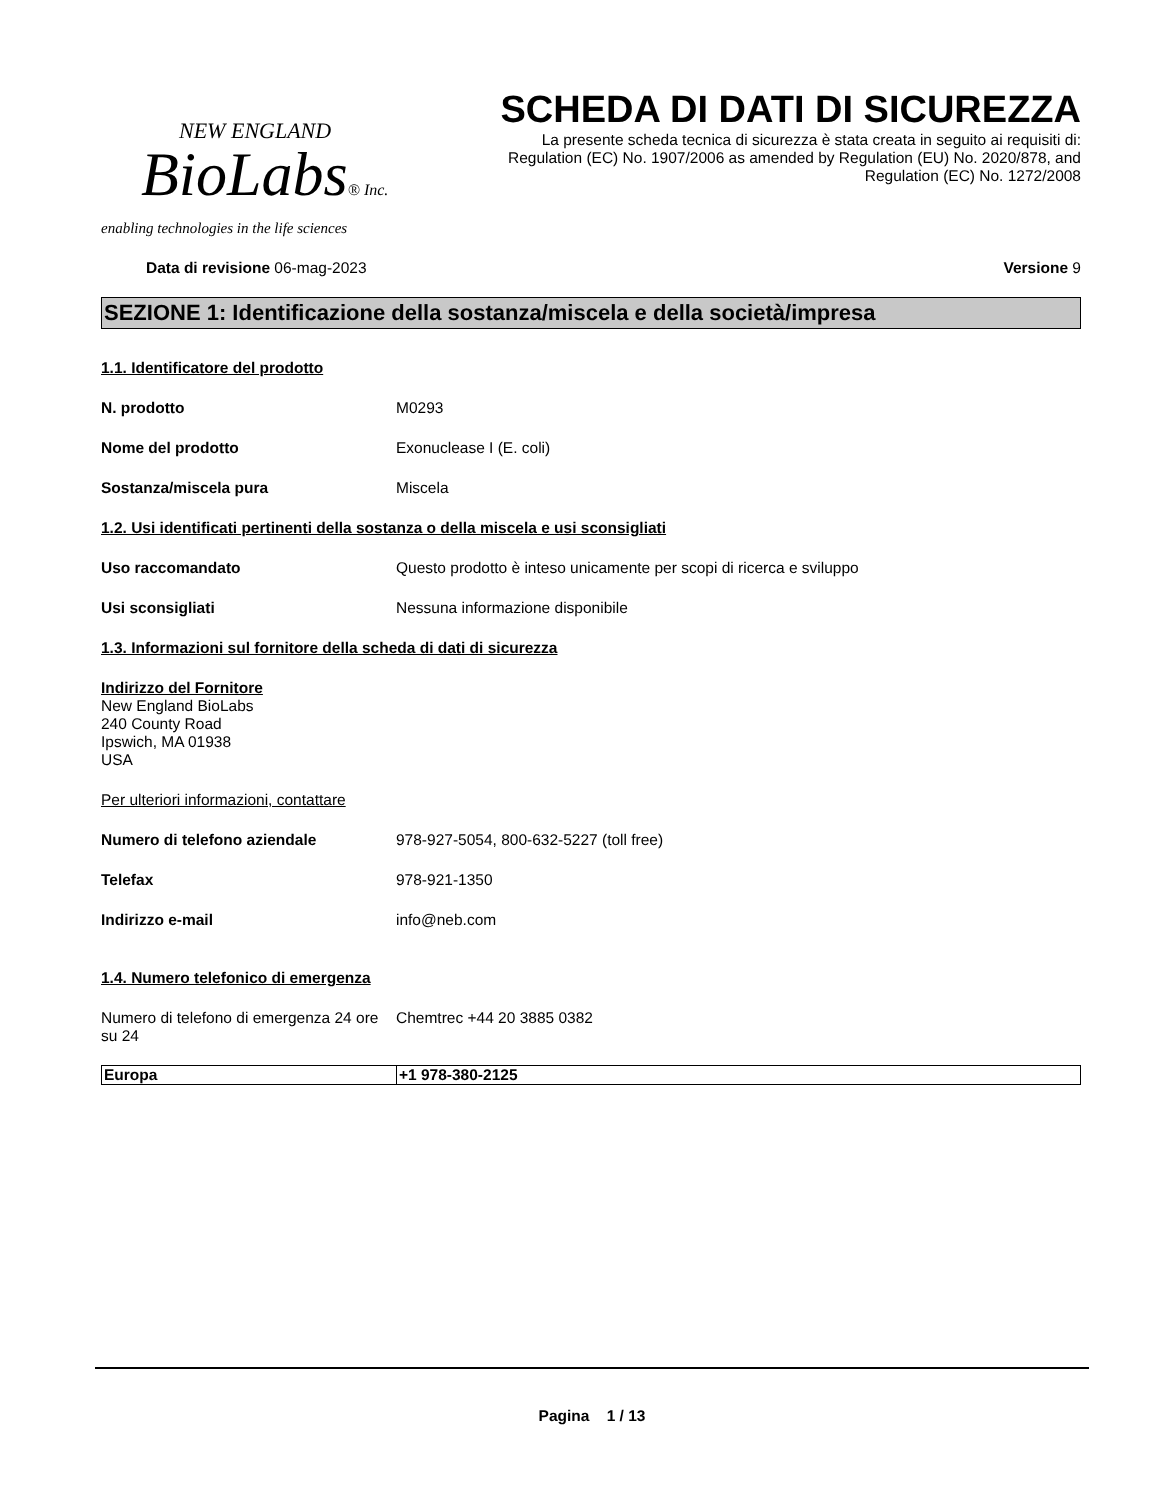NEW ENGLAND
BioLabs® Inc.
enabling technologies in the life sciences
SCHEDA DI DATI DI SICUREZZA
La presente scheda tecnica di sicurezza è stata creata in seguito ai requisiti di:
Regulation (EC) No. 1907/2006 as amended by Regulation (EU) No. 2020/878, and
Regulation (EC) No. 1272/2008
Data di revisione 06-mag-2023 Versione 9
SEZIONE 1: Identificazione della sostanza/miscela e della società/impresa
1.1. Identificatore del prodotto
N. prodotto M0293
Nome del prodotto Exonuclease I (E. coli)
Sostanza/miscela pura Miscela
1.2. Usi identificati pertinenti della sostanza o della miscela e usi sconsigliati
Uso raccomandato Questo prodotto è inteso unicamente per scopi di ricerca e sviluppo
Usi sconsigliati Nessuna informazione disponibile
1.3. Informazioni sul fornitore della scheda di dati di sicurezza
Indirizzo del Fornitore
New England BioLabs
240 County Road
Ipswich, MA 01938
USA
Per ulteriori informazioni, contattare
Numero di telefono aziendale 978-927-5054, 800-632-5227 (toll free)
Telefax 978-921-1350
Indirizzo e-mail info@neb.com
1.4. Numero telefonico di emergenza
Numero di telefono di emergenza 24 ore su 24 Chemtrec +44 20 3885 0382
| Europa | +1 978-380-2125 |
Pagina 1 / 13